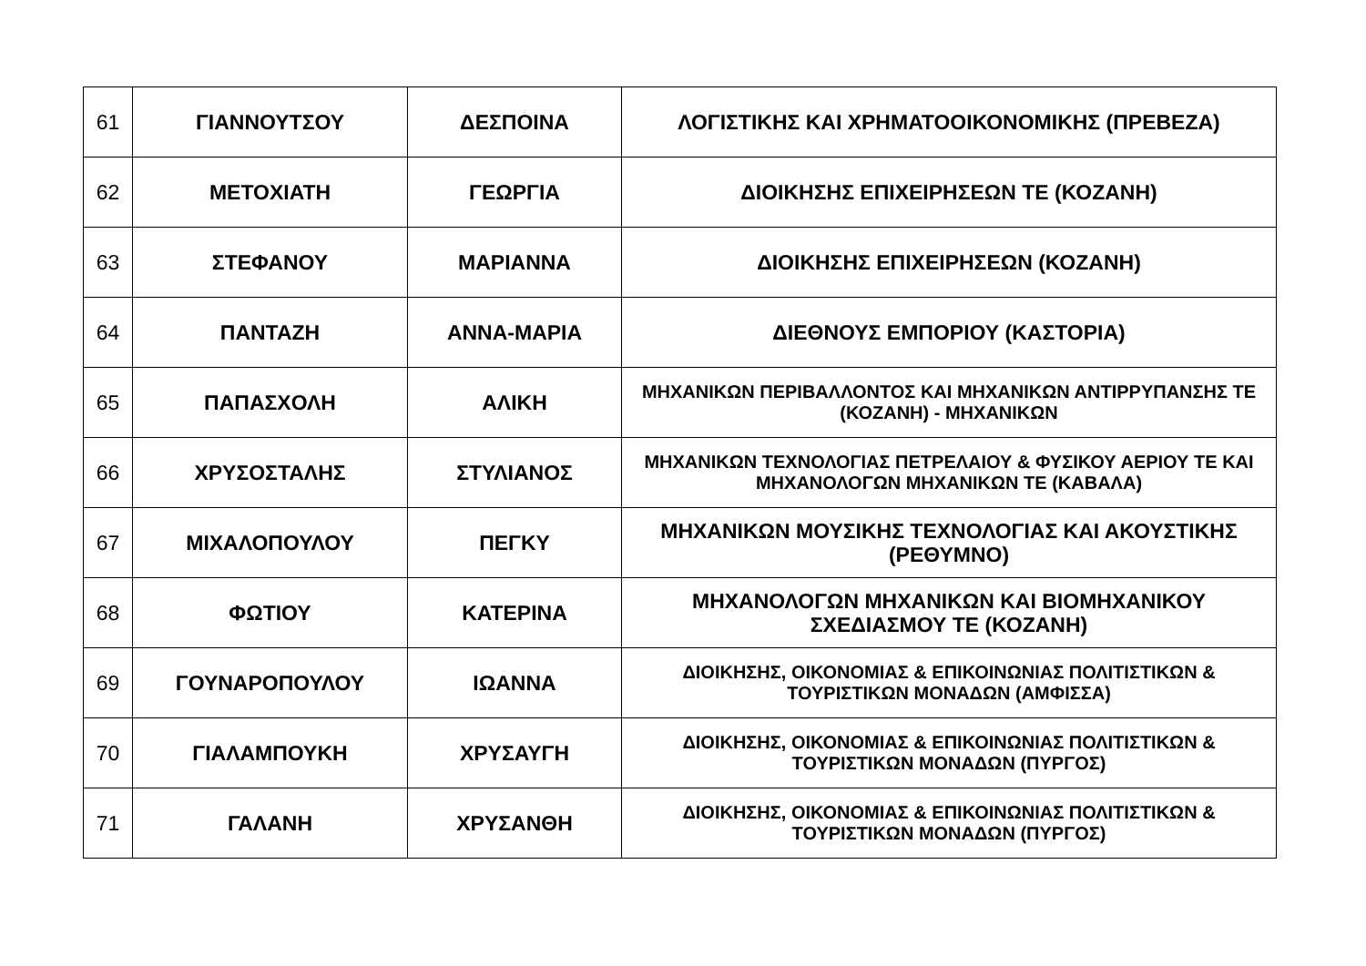| 61 | ΓΙΑΝΝΟΥΤΣΟΥ | ΔΕΣΠΟΙΝΑ | ΛΟΓΙΣΤΙΚΗΣ ΚΑΙ ΧΡΗΜΑΤΟΟΙΚΟΝΟΜΙΚΗΣ (ΠΡΕΒΕΖΑ) |
| 62 | ΜΕΤΟΧΙΑΤΗ | ΓΕΩΡΓΙΑ | ΔΙΟΙΚΗΣΗΣ ΕΠΙΧΕΙΡΗΣΕΩΝ ΤΕ (ΚΟΖΑΝΗ) |
| 63 | ΣΤΕΦΑΝΟΥ | ΜΑΡΙΑΝΝΑ | ΔΙΟΙΚΗΣΗΣ ΕΠΙΧΕΙΡΗΣΕΩΝ (ΚΟΖΑΝΗ) |
| 64 | ΠΑΝΤΑΖΗ | ΑΝΝΑ-ΜΑΡΙΑ | ΔΙΕΘΝΟΥΣ ΕΜΠΟΡΙΟΥ (ΚΑΣΤΟΡΙΑ) |
| 65 | ΠΑΠΑΣΧΟΛΗ | ΑΛΙΚΗ | ΜΗΧΑΝΙΚΩΝ ΠΕΡΙΒΑΛΛΟΝΤΟΣ ΚΑΙ ΜΗΧΑΝΙΚΩΝ ΑΝΤΙΡΡΥΠΑΝΣΗΣ ΤΕ (ΚΟΖΑΝΗ) - ΜΗΧΑΝΙΚΩΝ |
| 66 | ΧΡΥΣΟΣΤΑΛΗΣ | ΣΤΥΛΙΑΝΟΣ | ΜΗΧΑΝΙΚΩΝ ΤΕΧΝΟΛΟΓΙΑΣ ΠΕΤΡΕΛΑΙΟΥ & ΦΥΣΙΚΟΥ ΑΕΡΙΟΥ ΤΕ ΚΑΙ ΜΗΧΑΝΟΛΟΓΩΝ ΜΗΧΑΝΙΚΩΝ ΤΕ (ΚΑΒΑΛΑ) |
| 67 | ΜΙΧΑΛΟΠΟΥΛΟΥ | ΠΕΓΚΥ | ΜΗΧΑΝΙΚΩΝ ΜΟΥΣΙΚΗΣ ΤΕΧΝΟΛΟΓΙΑΣ ΚΑΙ ΑΚΟΥΣΤΙΚΗΣ (ΡΕΘΥΜΝΟ) |
| 68 | ΦΩΤΙΟΥ | ΚΑΤΕΡΙΝΑ | ΜΗΧΑΝΟΛΟΓΩΝ ΜΗΧΑΝΙΚΩΝ ΚΑΙ ΒΙΟΜΗΧΑΝΙΚΟΥ ΣΧΕΔΙΑΣΜΟΥ ΤΕ (ΚΟΖΑΝΗ) |
| 69 | ΓΟΥΝΑΡΟΠΟΥΛΟΥ | ΙΩΑΝΝΑ | ΔΙΟΙΚΗΣΗΣ, ΟΙΚΟΝΟΜΙΑΣ & ΕΠΙΚΟΙΝΩΝΙΑΣ ΠΟΛΙΤΙΣΤΙΚΩΝ & ΤΟΥΡΙΣΤΙΚΩΝ ΜΟΝΑΔΩΝ (ΑΜΦΙΣΣΑ) |
| 70 | ΓΙΑΛΑΜΠΟΥΚΗ | ΧΡΥΣΑΥΓΗ | ΔΙΟΙΚΗΣΗΣ, ΟΙΚΟΝΟΜΙΑΣ & ΕΠΙΚΟΙΝΩΝΙΑΣ ΠΟΛΙΤΙΣΤΙΚΩΝ & ΤΟΥΡΙΣΤΙΚΩΝ ΜΟΝΑΔΩΝ (ΠΥΡΓΟΣ) |
| 71 | ΓΑΛΑΝΗ | ΧΡΥΣΑΝΘΗ | ΔΙΟΙΚΗΣΗΣ, ΟΙΚΟΝΟΜΙΑΣ & ΕΠΙΚΟΙΝΩΝΙΑΣ ΠΟΛΙΤΙΣΤΙΚΩΝ & ΤΟΥΡΙΣΤΙΚΩΝ ΜΟΝΑΔΩΝ (ΠΥΡΓΟΣ) |